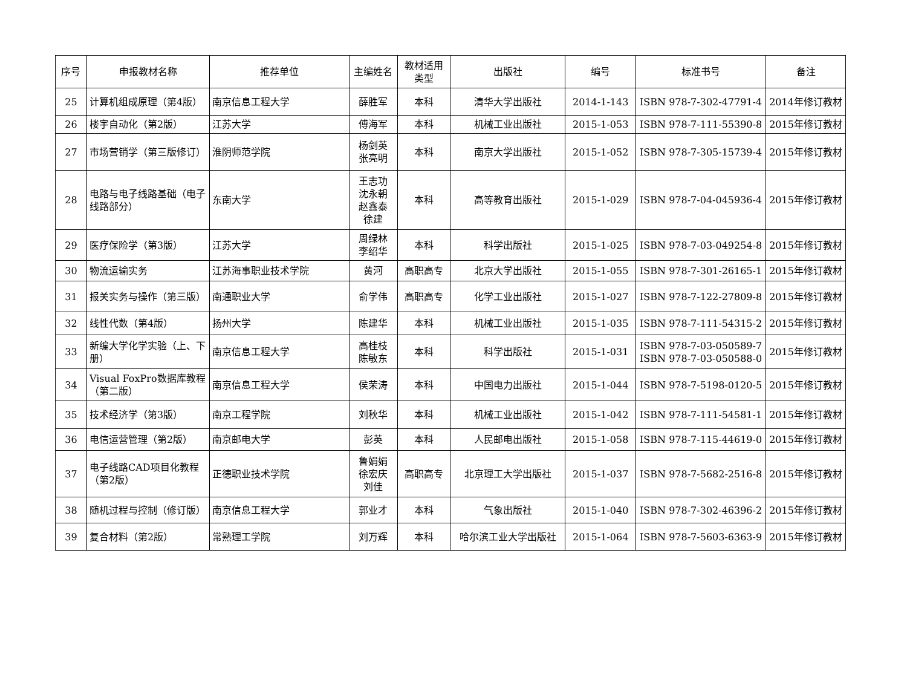| 序号 | 申报教材名称 | 推荐单位 | 主编姓名 | 教材适用类型 | 出版社 | 编号 | 标准书号 | 备注 |
| --- | --- | --- | --- | --- | --- | --- | --- | --- |
| 25 | 计算机组成原理（第4版） | 南京信息工程大学 | 薛胜军 | 本科 | 清华大学出版社 | 2014-1-143 | ISBN 978-7-302-47791-4 | 2014年修订教材 |
| 26 | 楼宇自动化（第2版） | 江苏大学 | 傅海军 | 本科 | 机械工业出版社 | 2015-1-053 | ISBN 978-7-111-55390-8 | 2015年修订教材 |
| 27 | 市场营销学（第三版修订） | 淮阴师范学院 | 杨剑英 张亮明 | 本科 | 南京大学出版社 | 2015-1-052 | ISBN 978-7-305-15739-4 | 2015年修订教材 |
| 28 | 电路与电子线路基础（电子线路部分） | 东南大学 | 王志功 沈永朝 赵鑫泰 徐建 | 本科 | 高等教育出版社 | 2015-1-029 | ISBN 978-7-04-045936-4 | 2015年修订教材 |
| 29 | 医疗保险学（第3版） | 江苏大学 | 周绿林 李绍华 | 本科 | 科学出版社 | 2015-1-025 | ISBN 978-7-03-049254-8 | 2015年修订教材 |
| 30 | 物流运输实务 | 江苏海事职业技术学院 | 黄河 | 高职高专 | 北京大学出版社 | 2015-1-055 | ISBN 978-7-301-26165-1 | 2015年修订教材 |
| 31 | 报关实务与操作（第三版） | 南通职业大学 | 俞学伟 | 高职高专 | 化学工业出版社 | 2015-1-027 | ISBN 978-7-122-27809-8 | 2015年修订教材 |
| 32 | 线性代数（第4版） | 扬州大学 | 陈建华 | 本科 | 机械工业出版社 | 2015-1-035 | ISBN 978-7-111-54315-2 | 2015年修订教材 |
| 33 | 新编大学化学实验（上、下册） | 南京信息工程大学 | 高桂枝 陈敏东 | 本科 | 科学出版社 | 2015-1-031 | ISBN 978-7-03-050589-7 ISBN 978-7-03-050588-0 | 2015年修订教材 |
| 34 | Visual FoxPro数据库教程（第二版） | 南京信息工程大学 | 侯荣涛 | 本科 | 中国电力出版社 | 2015-1-044 | ISBN 978-7-5198-0120-5 | 2015年修订教材 |
| 35 | 技术经济学（第3版） | 南京工程学院 | 刘秋华 | 本科 | 机械工业出版社 | 2015-1-042 | ISBN 978-7-111-54581-1 | 2015年修订教材 |
| 36 | 电信运营管理（第2版） | 南京邮电大学 | 彭英 | 本科 | 人民邮电出版社 | 2015-1-058 | ISBN 978-7-115-44619-0 | 2015年修订教材 |
| 37 | 电子线路CAD项目化教程（第2版） | 正德职业技术学院 | 鲁娟娟 徐宏庆 刘佳 | 高职高专 | 北京理工大学出版社 | 2015-1-037 | ISBN 978-7-5682-2516-8 | 2015年修订教材 |
| 38 | 随机过程与控制（修订版） | 南京信息工程大学 | 郭业才 | 本科 | 气象出版社 | 2015-1-040 | ISBN 978-7-302-46396-2 | 2015年修订教材 |
| 39 | 复合材料（第2版） | 常熟理工学院 | 刘万辉 | 本科 | 哈尔滨工业大学出版社 | 2015-1-064 | ISBN 978-7-5603-6363-9 | 2015年修订教材 |